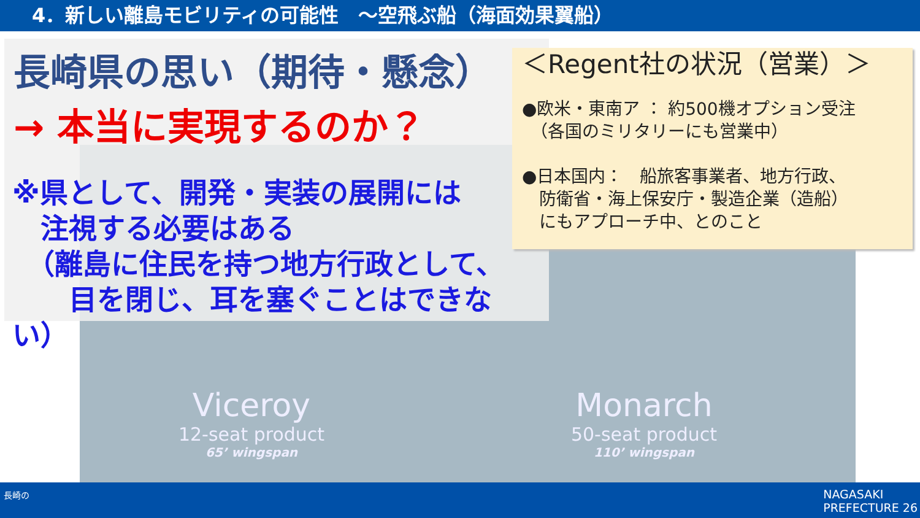4．新しい離島モビリティの可能性　～空飛ぶ船（海面効果翼船）
Viceroy
12-seat product
65’ wingspan
Monarch
50-seat product
110’ wingspan
長崎県の思い（期待・懸念）
→ 本当に実現するのか？
※県として、開発・実装の展開には
　注視する必要はある
　（離島に住民を持つ地方行政として、
　　目を閉じ、耳を塞ぐことはできない）
＜Regent社の状況（営業）＞
●欧米・東南ア ： 約500機オプション受注
　（各国のミリタリーにも営業中）
●日本国内：　船旅客事業者、地方行政、
　防衛省・海上保安庁・製造企業（造船）
　にもアプローチ中、とのこと
長崎の
NAGASAKI
PREFECTURE 26